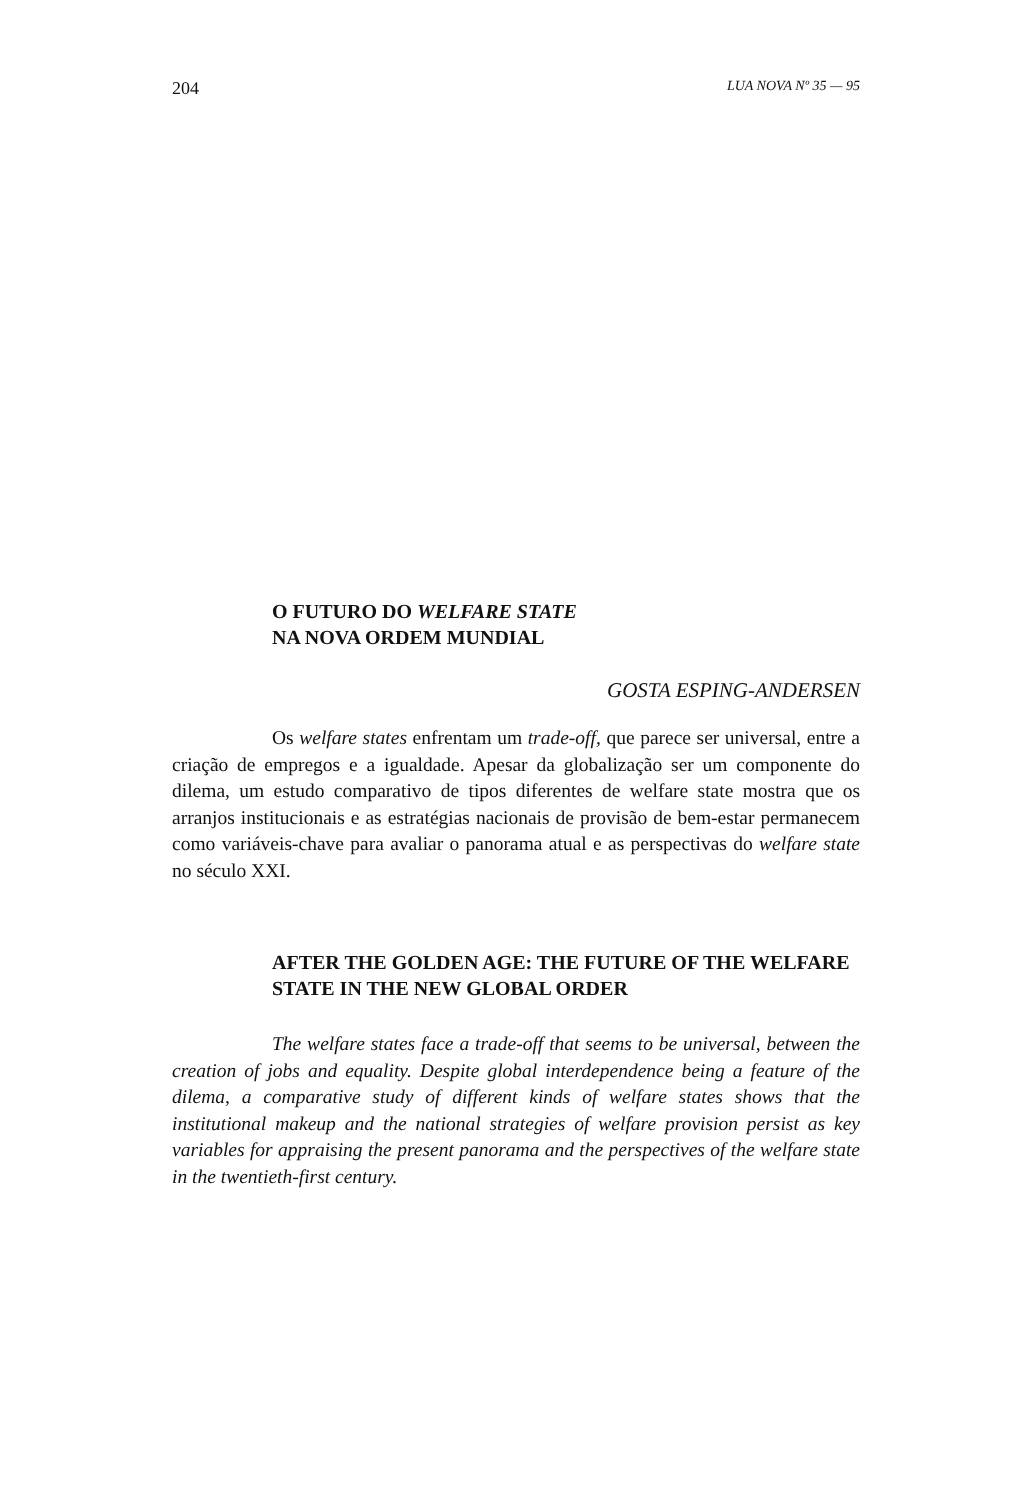204 LUA NOVA Nº 35 — 95
O FUTURO DO WELFARE STATE
NA NOVA ORDEM MUNDIAL
GOSTA ESPING-ANDERSEN
Os welfare states enfrentam um trade-off, que parece ser universal, entre a criação de empregos e a igualdade. Apesar da globalização ser um componente do dilema, um estudo comparativo de tipos diferentes de welfare state mostra que os arranjos institucionais e as estratégias nacionais de provisão de bem-estar permanecem como variáveis-chave para avaliar o panorama atual e as perspectivas do welfare state no século XXI.
AFTER THE GOLDEN AGE: THE FUTURE OF THE WELFARE STATE IN THE NEW GLOBAL ORDER
The welfare states face a trade-off that seems to be universal, between the creation of jobs and equality. Despite global interdependence being a feature of the dilema, a comparative study of different kinds of welfare states shows that the institutional makeup and the national strategies of welfare provision persist as key variables for appraising the present panorama and the perspectives of the welfare state in the twentieth-first century.